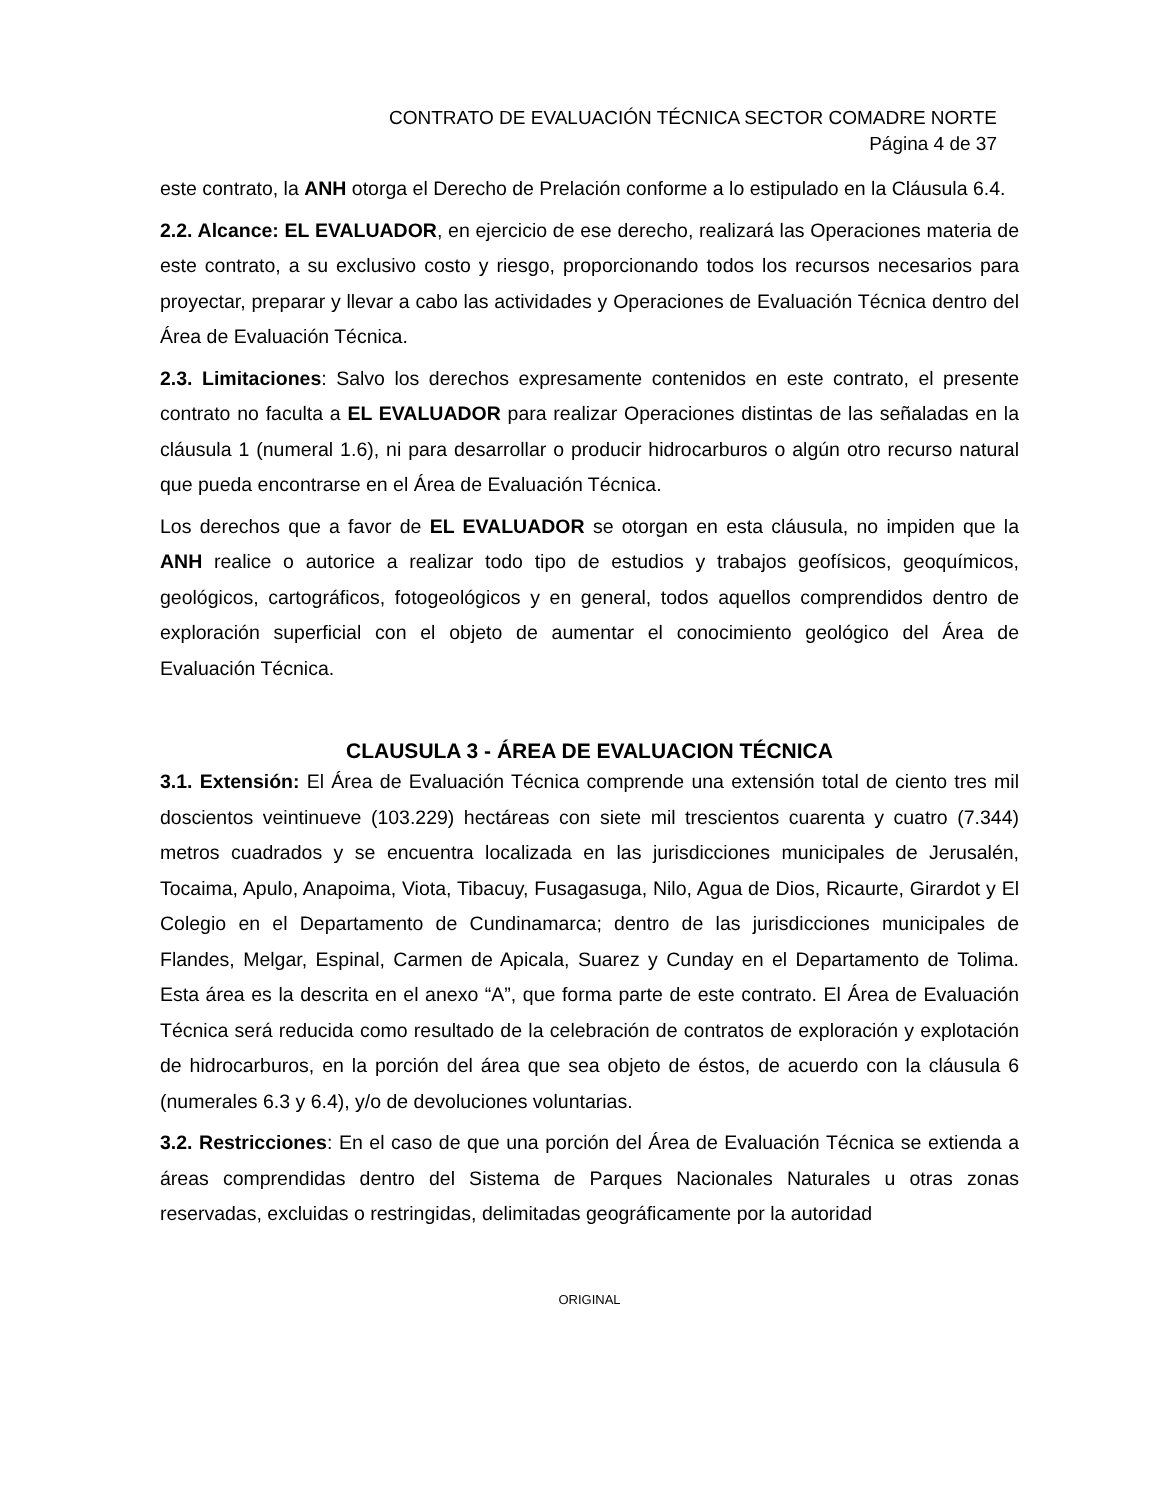CONTRATO DE EVALUACIÓN TÉCNICA SECTOR COMADRE NORTE
Página 4 de 37
este contrato, la ANH otorga el Derecho de Prelación conforme a lo estipulado en la Cláusula 6.4.
2.2. Alcance: EL EVALUADOR, en ejercicio de ese derecho, realizará las Operaciones materia de este contrato, a su exclusivo costo y riesgo, proporcionando todos los recursos necesarios para proyectar, preparar y llevar a cabo las actividades y Operaciones de Evaluación Técnica dentro del Área de Evaluación Técnica.
2.3. Limitaciones: Salvo los derechos expresamente contenidos en este contrato, el presente contrato no faculta a EL EVALUADOR para realizar Operaciones distintas de las señaladas en la cláusula 1 (numeral 1.6), ni para desarrollar o producir hidrocarburos o algún otro recurso natural que pueda encontrarse en el Área de Evaluación Técnica.
Los derechos que a favor de EL EVALUADOR se otorgan en esta cláusula, no impiden que la ANH realice o autorice a realizar todo tipo de estudios y trabajos geofísicos, geoquímicos, geológicos, cartográficos, fotogeológicos y en general, todos aquellos comprendidos dentro de exploración superficial con el objeto de aumentar el conocimiento geológico del Área de Evaluación Técnica.
CLAUSULA 3 - ÁREA DE EVALUACION TÉCNICA
3.1. Extensión: El Área de Evaluación Técnica comprende una extensión total de ciento tres mil doscientos veintinueve (103.229) hectáreas con siete mil trescientos cuarenta y cuatro (7.344) metros cuadrados y se encuentra localizada en las jurisdicciones municipales de Jerusalén, Tocaima, Apulo, Anapoima, Viota, Tibacuy, Fusagasuga, Nilo, Agua de Dios, Ricaurte, Girardot y El Colegio en el Departamento de Cundinamarca; dentro de las jurisdicciones municipales de Flandes, Melgar, Espinal, Carmen de Apicala, Suarez y Cunday en el Departamento de Tolima. Esta área es la descrita en el anexo “A”, que forma parte de este contrato. El Área de Evaluación Técnica será reducida como resultado de la celebración de contratos de exploración y explotación de hidrocarburos, en la porción del área que sea objeto de éstos, de acuerdo con la cláusula 6 (numerales 6.3 y 6.4), y/o de devoluciones voluntarias.
3.2. Restricciones: En el caso de que una porción del Área de Evaluación Técnica se extienda a áreas comprendidas dentro del Sistema de Parques Nacionales Naturales u otras zonas reservadas, excluidas o restringidas, delimitadas geográficamente por la autoridad
ORIGINAL